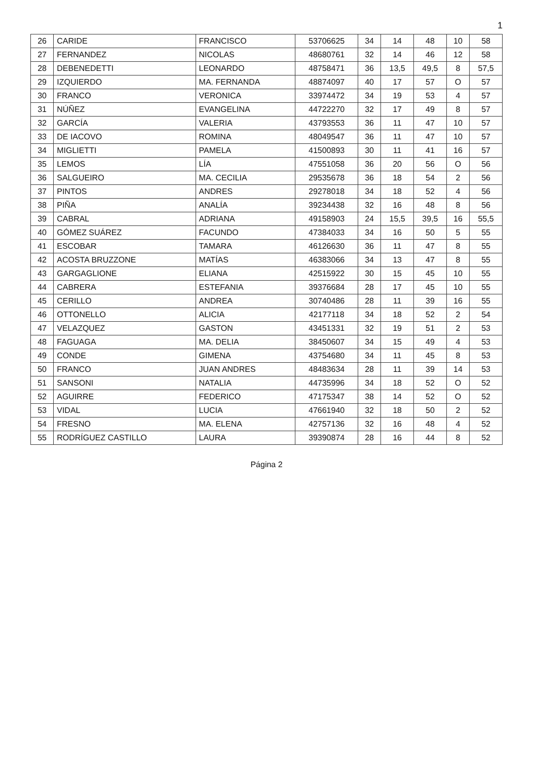1
| 26 | CARIDE | FRANCISCO | 53706625 | 34 | 14 | 48 | 10 | 58 |
| 27 | FERNANDEZ | NICOLAS | 48680761 | 32 | 14 | 46 | 12 | 58 |
| 28 | DEBENEDETTI | LEONARDO | 48758471 | 36 | 13,5 | 49,5 | 8 | 57,5 |
| 29 | IZQUIERDO | MA. FERNANDA | 48874097 | 40 | 17 | 57 | O | 57 |
| 30 | FRANCO | VERONICA | 33974472 | 34 | 19 | 53 | 4 | 57 |
| 31 | NÚÑEZ | EVANGELINA | 44722270 | 32 | 17 | 49 | 8 | 57 |
| 32 | GARCÍA | VALERIA | 43793553 | 36 | 11 | 47 | 10 | 57 |
| 33 | DE IACOVO | ROMINA | 48049547 | 36 | 11 | 47 | 10 | 57 |
| 34 | MIGLIETTI | PAMELA | 41500893 | 30 | 11 | 41 | 16 | 57 |
| 35 | LEMOS | LÍA | 47551058 | 36 | 20 | 56 | O | 56 |
| 36 | SALGUEIRO | MA. CECILIA | 29535678 | 36 | 18 | 54 | 2 | 56 |
| 37 | PINTOS | ANDRES | 29278018 | 34 | 18 | 52 | 4 | 56 |
| 38 | PIÑA | ANALÍA | 39234438 | 32 | 16 | 48 | 8 | 56 |
| 39 | CABRAL | ADRIANA | 49158903 | 24 | 15,5 | 39,5 | 16 | 55,5 |
| 40 | GÓMEZ SUÁREZ | FACUNDO | 47384033 | 34 | 16 | 50 | 5 | 55 |
| 41 | ESCOBAR | TAMARA | 46126630 | 36 | 11 | 47 | 8 | 55 |
| 42 | ACOSTA BRUZZONE | MATÍAS | 46383066 | 34 | 13 | 47 | 8 | 55 |
| 43 | GARGAGLIONE | ELIANA | 42515922 | 30 | 15 | 45 | 10 | 55 |
| 44 | CABRERA | ESTEFANIA | 39376684 | 28 | 17 | 45 | 10 | 55 |
| 45 | CERILLO | ANDREA | 30740486 | 28 | 11 | 39 | 16 | 55 |
| 46 | OTTONELLO | ALICIA | 42177118 | 34 | 18 | 52 | 2 | 54 |
| 47 | VELAZQUEZ | GASTON | 43451331 | 32 | 19 | 51 | 2 | 53 |
| 48 | FAGUAGA | MA. DELIA | 38450607 | 34 | 15 | 49 | 4 | 53 |
| 49 | CONDE | GIMENA | 43754680 | 34 | 11 | 45 | 8 | 53 |
| 50 | FRANCO | JUAN ANDRES | 48483634 | 28 | 11 | 39 | 14 | 53 |
| 51 | SANSONI | NATALIA | 44735996 | 34 | 18 | 52 | O | 52 |
| 52 | AGUIRRE | FEDERICO | 47175347 | 38 | 14 | 52 | O | 52 |
| 53 | VIDAL | LUCIA | 47661940 | 32 | 18 | 50 | 2 | 52 |
| 54 | FRESNO | MA. ELENA | 42757136 | 32 | 16 | 48 | 4 | 52 |
| 55 | RODRÍGUEZ CASTILLO | LAURA | 39390874 | 28 | 16 | 44 | 8 | 52 |
Página 2